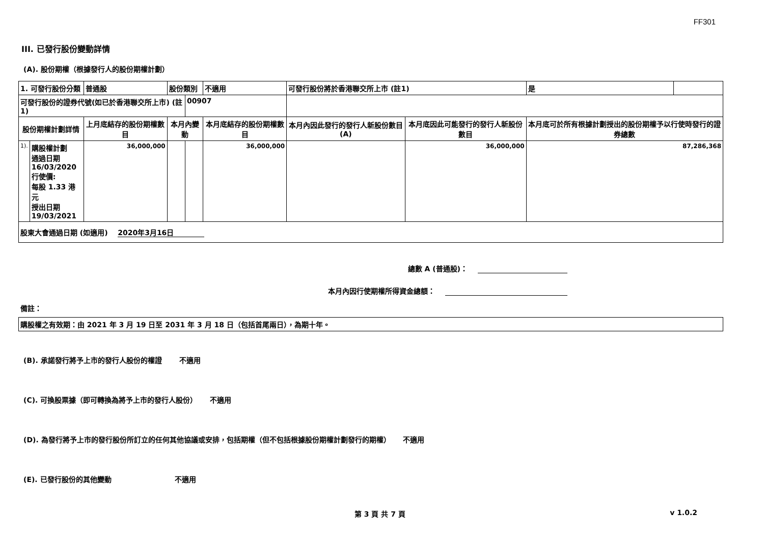FF301
III. 已發行股份變動詳情
(A). 股份期權（根據發行人的股份期權計劃）
| 1. 可發行股份分類 | | 普通股 | 股份類別 | | 不適用 | 可發行股份將於香港聯交所上市 (註1) | | 是 | |
| 可發行股份的證券代號(如已於香港聯交所上市) (註1) | | | | 00907 | | | | | |
| 股份期權計劃詳情 | | 上月底結存的股份期權數目 | 本月內變動 | | 本月底結存的股份期權數目 | 本月內因此發行的發行人新股份數目 (A) | 本月底因此可能發行的發行人新股份數目 | 本月底可於所有根據計劃授出的股份期權予以行使時發行的證券總數 | |
| 1). | 購股權計劃 通過日期 16/03/2020 行使價: 每股 1.33 港元 授出日期 19/03/2021 | 36,000,000 | | | 36,000,000 | | 36,000,000 | 87,286,368 | |
| 股東大會通過日期 (如適用) 2020年3月16日 | | | | | | | | | |
總數 A (普通股)：
本月內因行使期權所得資金總額：
備註：
| 購股權之有效期：由 2021 年 3 月 19 日至 2031 年 3 月 18 日（包括首尾兩日），為期十年。 |
(B). 承諾發行將予上市的發行人股份的權證 不適用
(C). 可換股票據（即可轉換為將予上市的發行人股份） 不適用
(D). 為發行將予上市的發行股份所訂立的任何其他協議或安排，包括期權（但不包括根據股份期權計劃發行的期權） 不適用
(E). 已發行股份的其他變動 不適用
第 3 頁 共 7 頁 v 1.0.2